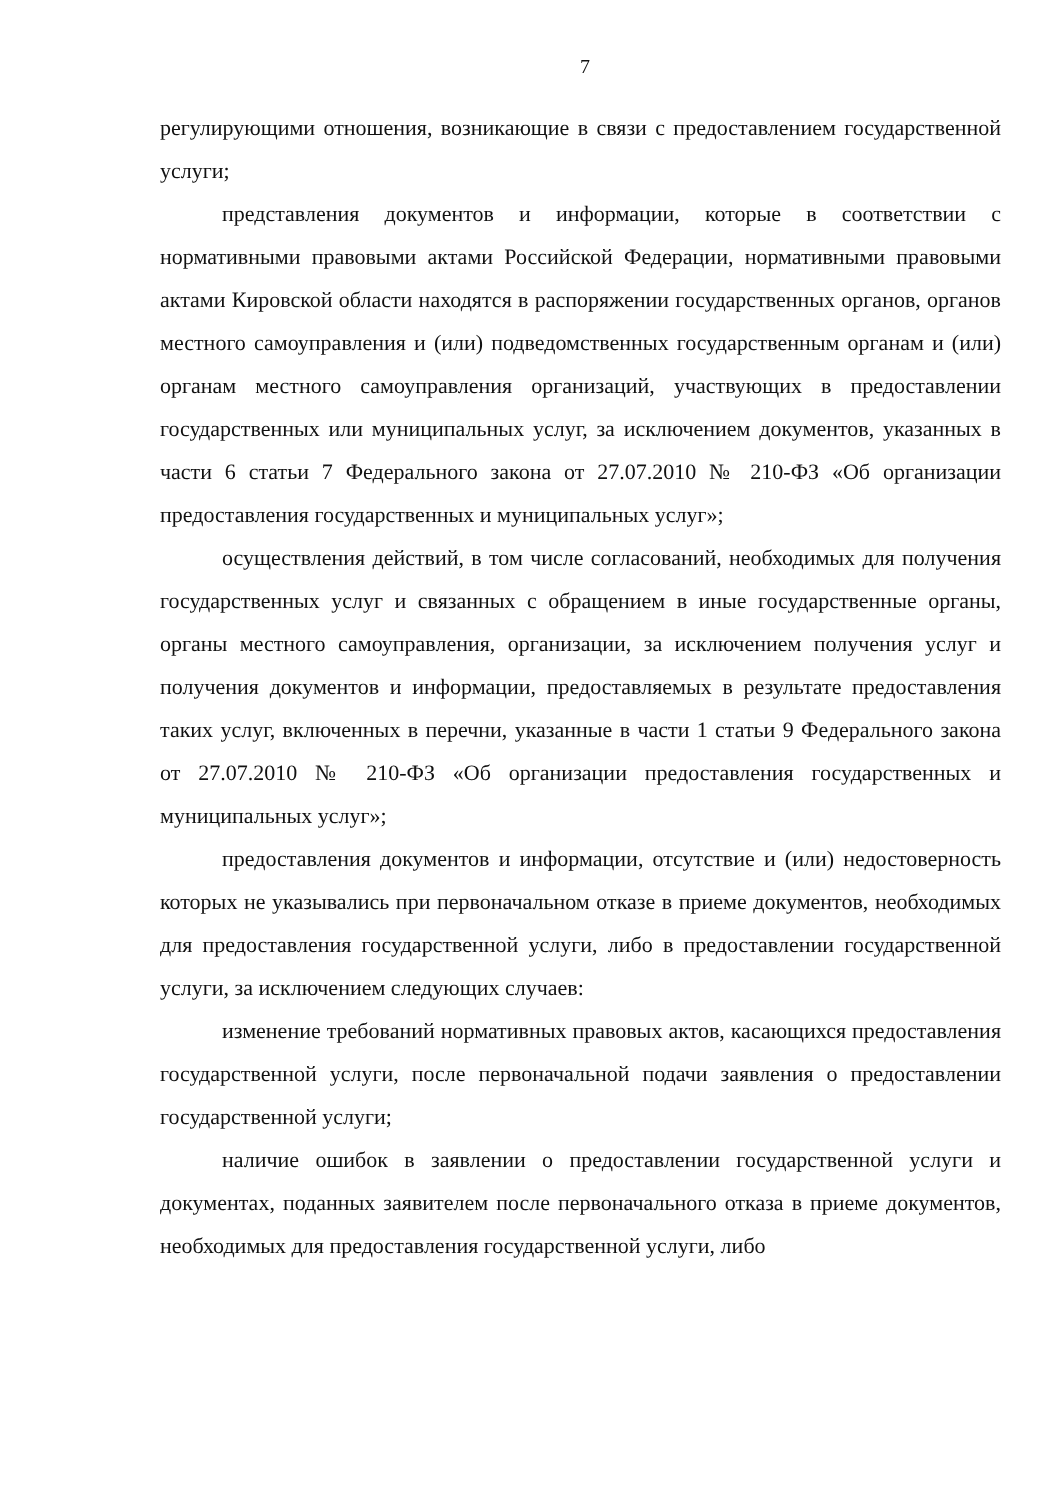7
регулирующими отношения, возникающие в связи с предоставлением государственной услуги;
представления документов и информации, которые в соответствии с нормативными правовыми актами Российской Федерации, нормативными правовыми актами Кировской области находятся в распоряжении государственных органов, органов местного самоуправления и (или) подведомственных государственным органам и (или) органам местного самоуправления организаций, участвующих в предоставлении государственных или муниципальных услуг, за исключением документов, указанных в части 6 статьи 7 Федерального закона от 27.07.2010 № 210-ФЗ «Об организации предоставления государственных и муниципальных услуг»;
осуществления действий, в том числе согласований, необходимых для получения государственных услуг и связанных с обращением в иные государственные органы, органы местного самоуправления, организации, за исключением получения услуг и получения документов и информации, предоставляемых в результате предоставления таких услуг, включенных в перечни, указанные в части 1 статьи 9 Федерального закона от 27.07.2010 № 210-ФЗ «Об организации предоставления государственных и муниципальных услуг»;
предоставления документов и информации, отсутствие и (или) недостоверность которых не указывались при первоначальном отказе в приеме документов, необходимых для предоставления государственной услуги, либо в предоставлении государственной услуги, за исключением следующих случаев:
изменение требований нормативных правовых актов, касающихся предоставления государственной услуги, после первоначальной подачи заявления о предоставлении государственной услуги;
наличие ошибок в заявлении о предоставлении государственной услуги и документах, поданных заявителем после первоначального отказа в приеме документов, необходимых для предоставления государственной услуги, либо